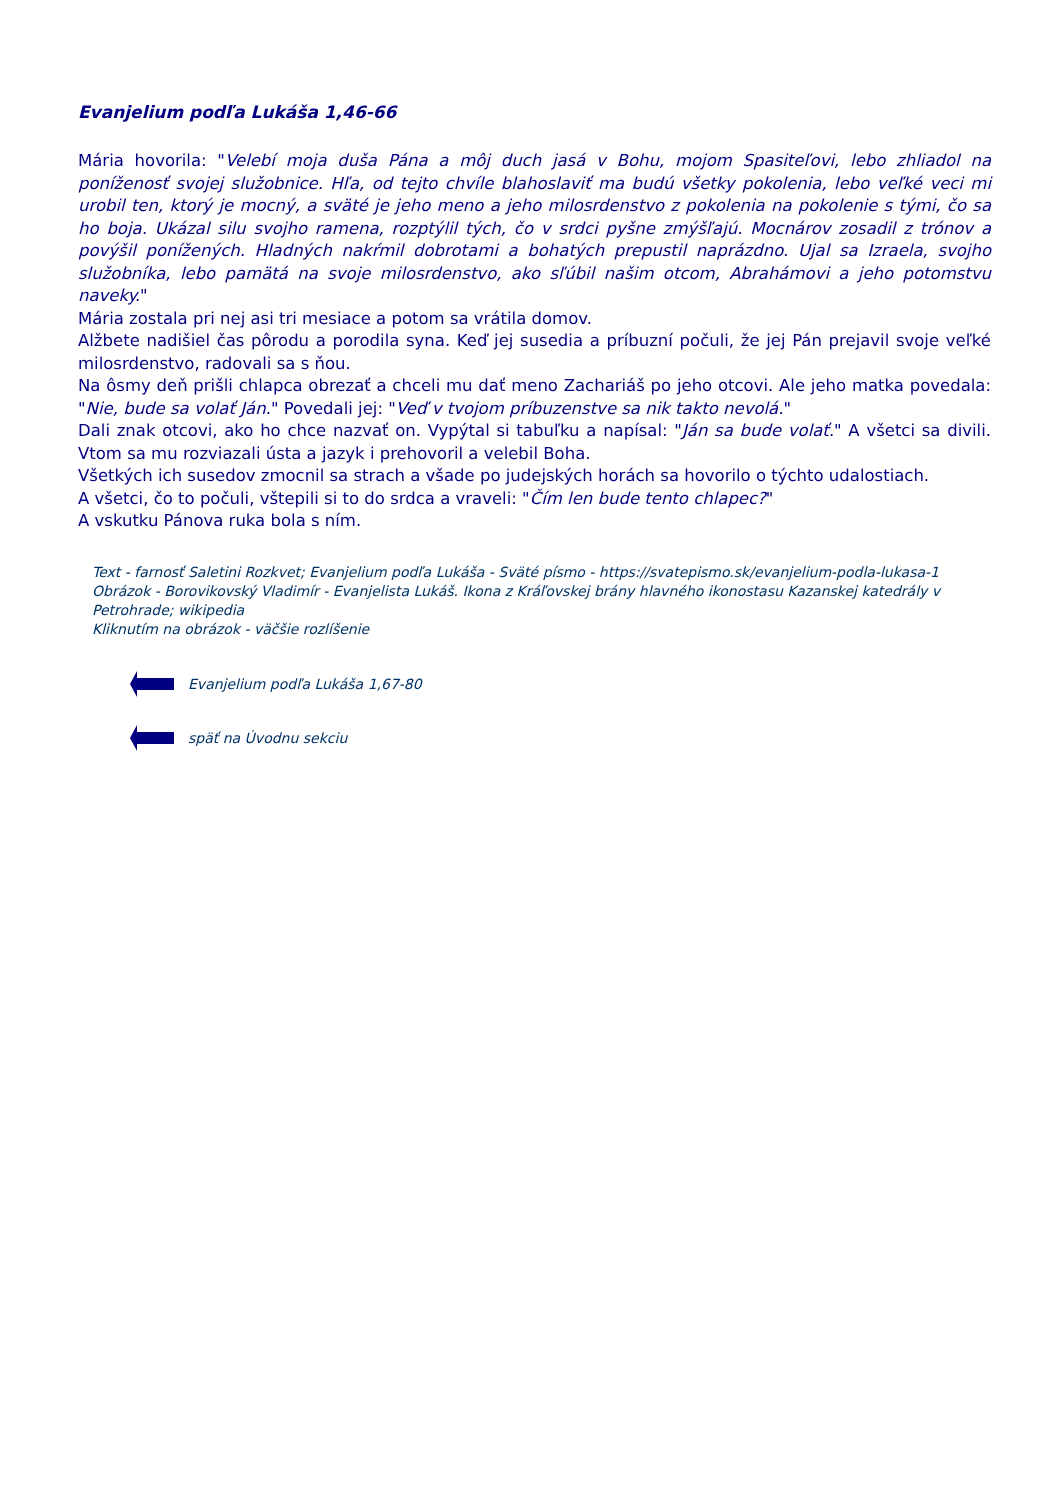Evanjelium podľa Lukáša 1,46-66
Mária hovorila: "Velebí moja duša Pána a môj duch jasá v Bohu, mojom Spasiteľovi, lebo zhliadol na poníženosť svojej služobnice. Hľa, od tejto chvíle blahoslaviť ma budú všetky pokolenia, lebo veľké veci mi urobil ten, ktorý je mocný, a sväté je jeho meno a jeho milosrdenstvo z pokolenia na pokolenie s tými, čo sa ho boja. Ukázal silu svojho ramena, rozptýlil tých, čo v srdci pyšne zmýšľajú. Mocnárov zosadil z trónov a povýšil ponížených. Hladných nakŕmil dobrotami a bohatých prepustil naprázdno. Ujal sa Izraela, svojho služobníka, lebo pamätá na svoje milosrdenstvo, ako sľúbil našim otcom, Abrahámovi a jeho potomstvu naveky."
Mária zostala pri nej asi tri mesiace a potom sa vrátila domov.
Alžbete nadišiel čas pôrodu a porodila syna. Keď jej susedia a príbuzní počuli, že jej Pán prejavil svoje veľké milosrdenstvo, radovali sa s ňou.
Na ôsmy deň prišli chlapca obrezať a chceli mu dať meno Zachariáš po jeho otcovi. Ale jeho matka povedala: "Nie, bude sa volať Ján." Povedali jej: "Veď v tvojom príbuzenstve sa nik takto nevolá."
Dali znak otcovi, ako ho chce nazvať on. Vypýtal si tabuľku a napísal: "Ján sa bude volať." A všetci sa divili. Vtom sa mu rozviazali ústa a jazyk i prehovoril a velebil Boha.
Všetkých ich susedov zmocnil sa strach a všade po judejských horách sa hovorilo o týchto udalostiach.
A všetci, čo to počuli, vštepili si to do srdca a vraveli: "Čím len bude tento chlapec?"
A vskutku Pánova ruka bola s ním.
Text - farnosť Saletini Rozkvet; Evanjelium podľa Lukáša - Sväté písmo - https://svatepismo.sk/evanjelium-podla-lukasa-1
Obrázok - Borovikovský Vladimír - Evanjelista Lukáš. Ikona z Kráľovskej brány hlavného ikonostasu Kazanskej katedrály v Petrohrade; wikipedia
Kliknutím na obrázok - väčšie rozlíšenie
Evanjelium podľa Lukáša 1,67-80
späť na Úvodnu sekciu